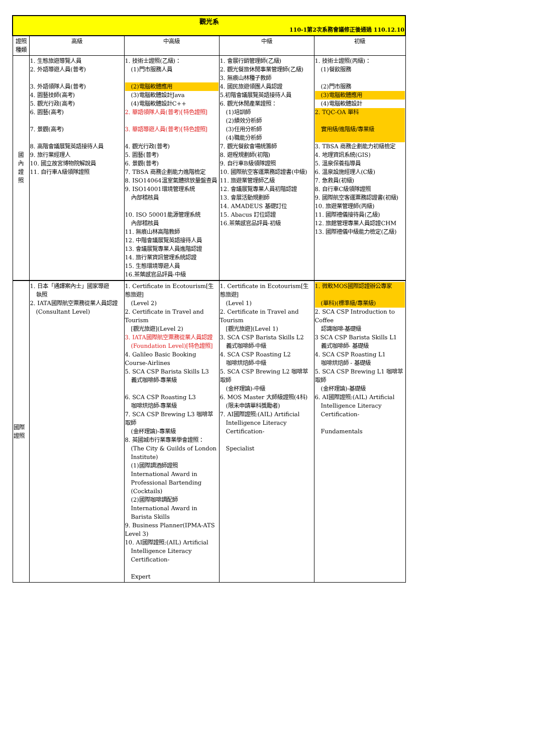| 觀光系 110-1第2次系務會議修正後通過 110.12.10 | | | | |
| 證照種類 | 高級 | 中高級 | 中級 | 初級 |
| 國 內 證 照 | 1. 生態旅遊導覽人員 2. 外語導遊人員(普考) 3. 外語領隊人員(普考) 4. 園藝技師(高考) 5. 觀光行政(高考) 6. 園藝(高考) 7. 景觀(高考) 8. 高階會議展覽英語接待人員 9. 旅行業經理人 10. 國立故宮博物院解說員 11. 自行車A級領隊證照 | 1. 技術士證照(乙級)： (1)門市服務人員 (2)電腦軟體應用 (3)電腦軟體設計Java (4)電腦軟體設計C++ 2. 華語領隊人員(普考)[特色證照] 3. 華語導遊人員(普考)[特色證照] 4. 觀光行政(普考) 5. 園藝(普考) 6. 景觀(普考) 7. TBSA 商務企劃能力進階檢定 8. ISO14064溫室氣體排放量盤查員 9. ISO14001環境管理系統 內部稽核員 10. ISO 50001能源管理系統 內部稽核員 11. 無痕山林高階教師 12. 中階會議展覽英語接待人員 13. 會議展覽專業人員進階認證 14. 旅行業資訊管理系統認證 15. 生態環境導遊人員 16.茶葉感官品評員-中級 | 1. 會展行銷管理師(乙級) 2. 觀光餐旅休閒事業管理師(乙級) 3. 無痕山林種子教師 4. 國民旅遊領團人員認證 5.初階會議展覽英語接待人員 6. 觀光休閒產業證照： (1)培訓師 (2)績效分析師 (3)任用分析師 (4)職能分析師 7. 觀光餐飲會場統籌師 8. 遊程規劃師(初階) 9. 自行車B級領隊證照 10. 國際航空客運票務認證書(中級) 11. 旅遊業管理師乙級 12. 會議展覽專業人員初階認證 13. 會展活動規劃師 14. AMADEUS 基礎訂位 15. Abacus 訂位認證 16.茶葉感官品評員-初級 | 1. 技術士證照(丙級)： (1)餐飲服務 (2)門市服務 (3)電腦軟體應用 (4)電腦軟體設計 2. TQC-OA 單科 實用級/進階級/專業級 3. TBSA 商務企劃能力初級檢定 4. 地理資訊系統(GIS) 5. 溫泉保養指導員 6. 溫泉設施經理人(C級) 7. 急救員(初級) 8. 自行車C級領隊證照 9. 國際航空客運票務認證書(初級) 10. 旅遊業管理師(丙級) 11. 國際禮儀接待員(乙級) 12. 旅館管理專業人員認證CHM 13. 國際禮儀中級能力檢定(乙級) |
| 國際證照 | 1. 日本「通譯案內士」國家導遊 執照 2. IATA國際航空票務從業人員認證 (Consultant Level) | 1. Certificate in Ecotourism[生態旅遊] (Level 2) 2. Certificate in Travel and Tourism [觀光旅遊](Level 2) 3. IATA國際航空票務從業人員認證 (Foundation Level)[特色證照] 4. Galileo Basic Booking Course-Airlines 5. SCA CSP Barista Skills L3 義式咖啡師-專業級 6. SCA CSP Roasting L3 咖啡烘焙師-專業級 7. SCA CSP Brewing L3 咖啡萃取師 (金杯理論)-專業級 8. 英國城市行業專業學會證照： (The City & Guilds of London Institute) (1)國際調酒師證照 International Award in Professional Bartending (Cocktails) (2)國際咖啡調配師 International Award in Barista Skills 9. Business Planner(IPMA-ATS Level 3) 10. AI國際證照:(AIL) Artificial Intelligence Literacy Certification- Expert | 1. Certificate in Ecotourism[生態旅遊] (Level 1) 2. Certificate in Travel and Tourism [觀光旅遊](Level 1) 3. SCA CSP Barista Skills L2 義式咖啡師-中級 4. SCA CSP Roasting L2 咖啡烘焙師-中級 5. SCA CSP Brewing L2 咖啡萃取師 (金杯理論)-中級 6. MOS Master 大師級證照(4科) (限未申請單科獎勵者) 7. AI國際證照:(AIL) Artificial Intelligence Literacy Certification- Specialist | 1. 微軟MOS國際認證辦公專家 (單科)(標準級/專業級) 2. SCA CSP Introduction to Coffee 認識咖啡-基礎級 3 SCA CSP Barista Skills L1 義式咖啡師- 基礎級 4. SCA CSP Roasting L1 咖啡烘焙師 - 基礎級 5. SCA CSP Brewing L1 咖啡萃取師 (金杯理論)-基礎級 6. AI國際證照:(AIL) Artificial Intelligence Literacy Certification- Fundamentals |